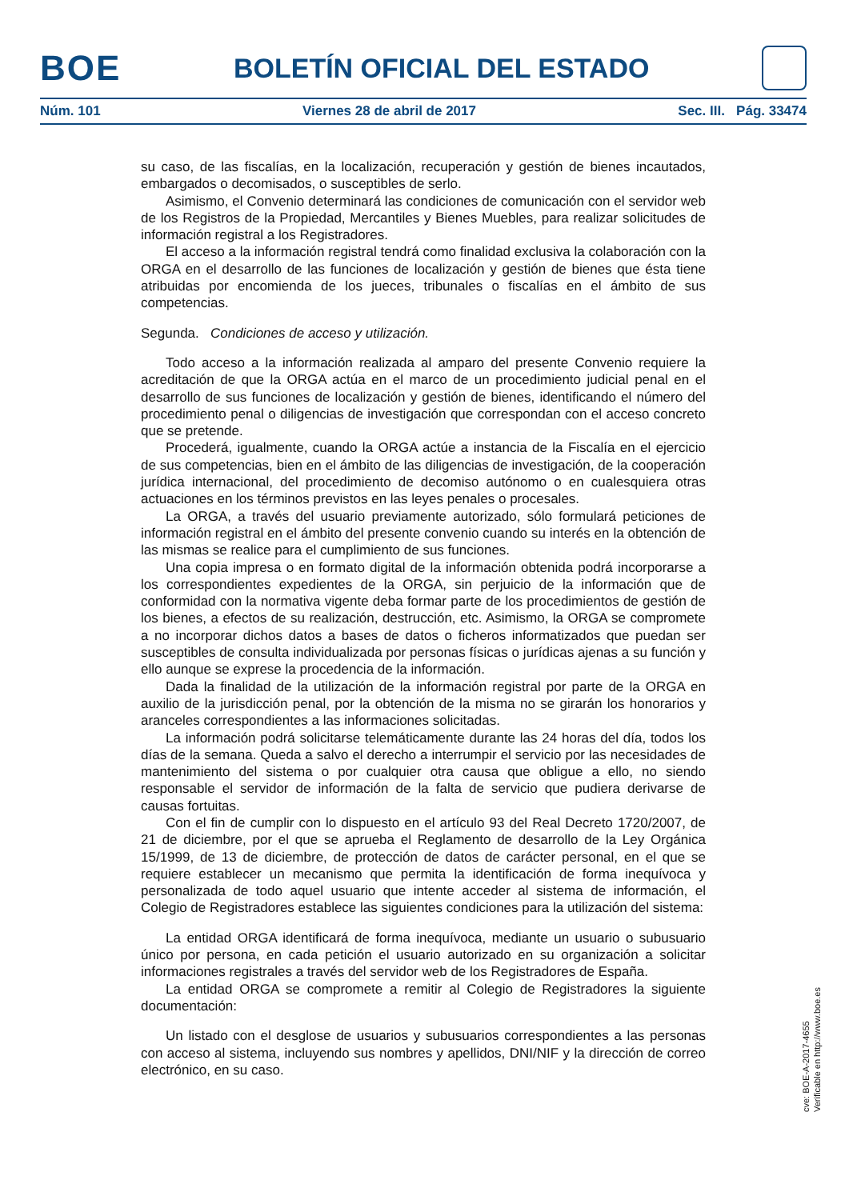BOE BOLETÍN OFICIAL DEL ESTADO
Núm. 101 Viernes 28 de abril de 2017 Sec. III. Pág. 33474
su caso, de las fiscalías, en la localización, recuperación y gestión de bienes incautados, embargados o decomisados, o susceptibles de serlo.
Asimismo, el Convenio determinará las condiciones de comunicación con el servidor web de los Registros de la Propiedad, Mercantiles y Bienes Muebles, para realizar solicitudes de información registral a los Registradores.
El acceso a la información registral tendrá como finalidad exclusiva la colaboración con la ORGA en el desarrollo de las funciones de localización y gestión de bienes que ésta tiene atribuidas por encomienda de los jueces, tribunales o fiscalías en el ámbito de sus competencias.
Segunda. Condiciones de acceso y utilización.
Todo acceso a la información realizada al amparo del presente Convenio requiere la acreditación de que la ORGA actúa en el marco de un procedimiento judicial penal en el desarrollo de sus funciones de localización y gestión de bienes, identificando el número del procedimiento penal o diligencias de investigación que correspondan con el acceso concreto que se pretende.
Procederá, igualmente, cuando la ORGA actúe a instancia de la Fiscalía en el ejercicio de sus competencias, bien en el ámbito de las diligencias de investigación, de la cooperación jurídica internacional, del procedimiento de decomiso autónomo o en cualesquiera otras actuaciones en los términos previstos en las leyes penales o procesales.
La ORGA, a través del usuario previamente autorizado, sólo formulará peticiones de información registral en el ámbito del presente convenio cuando su interés en la obtención de las mismas se realice para el cumplimiento de sus funciones.
Una copia impresa o en formato digital de la información obtenida podrá incorporarse a los correspondientes expedientes de la ORGA, sin perjuicio de la información que de conformidad con la normativa vigente deba formar parte de los procedimientos de gestión de los bienes, a efectos de su realización, destrucción, etc. Asimismo, la ORGA se compromete a no incorporar dichos datos a bases de datos o ficheros informatizados que puedan ser susceptibles de consulta individualizada por personas físicas o jurídicas ajenas a su función y ello aunque se exprese la procedencia de la información.
Dada la finalidad de la utilización de la información registral por parte de la ORGA en auxilio de la jurisdicción penal, por la obtención de la misma no se girarán los honorarios y aranceles correspondientes a las informaciones solicitadas.
La información podrá solicitarse telemáticamente durante las 24 horas del día, todos los días de la semana. Queda a salvo el derecho a interrumpir el servicio por las necesidades de mantenimiento del sistema o por cualquier otra causa que obligue a ello, no siendo responsable el servidor de información de la falta de servicio que pudiera derivarse de causas fortuitas.
Con el fin de cumplir con lo dispuesto en el artículo 93 del Real Decreto 1720/2007, de 21 de diciembre, por el que se aprueba el Reglamento de desarrollo de la Ley Orgánica 15/1999, de 13 de diciembre, de protección de datos de carácter personal, en el que se requiere establecer un mecanismo que permita la identificación de forma inequívoca y personalizada de todo aquel usuario que intente acceder al sistema de información, el Colegio de Registradores establece las siguientes condiciones para la utilización del sistema:
La entidad ORGA identificará de forma inequívoca, mediante un usuario o subusuario único por persona, en cada petición el usuario autorizado en su organización a solicitar informaciones registrales a través del servidor web de los Registradores de España.
La entidad ORGA se compromete a remitir al Colegio de Registradores la siguiente documentación:
Un listado con el desglose de usuarios y subusuarios correspondientes a las personas con acceso al sistema, incluyendo sus nombres y apellidos, DNI/NIF y la dirección de correo electrónico, en su caso.
cve: BOE-A-2017-4655
Verificable en http://www.boe.es